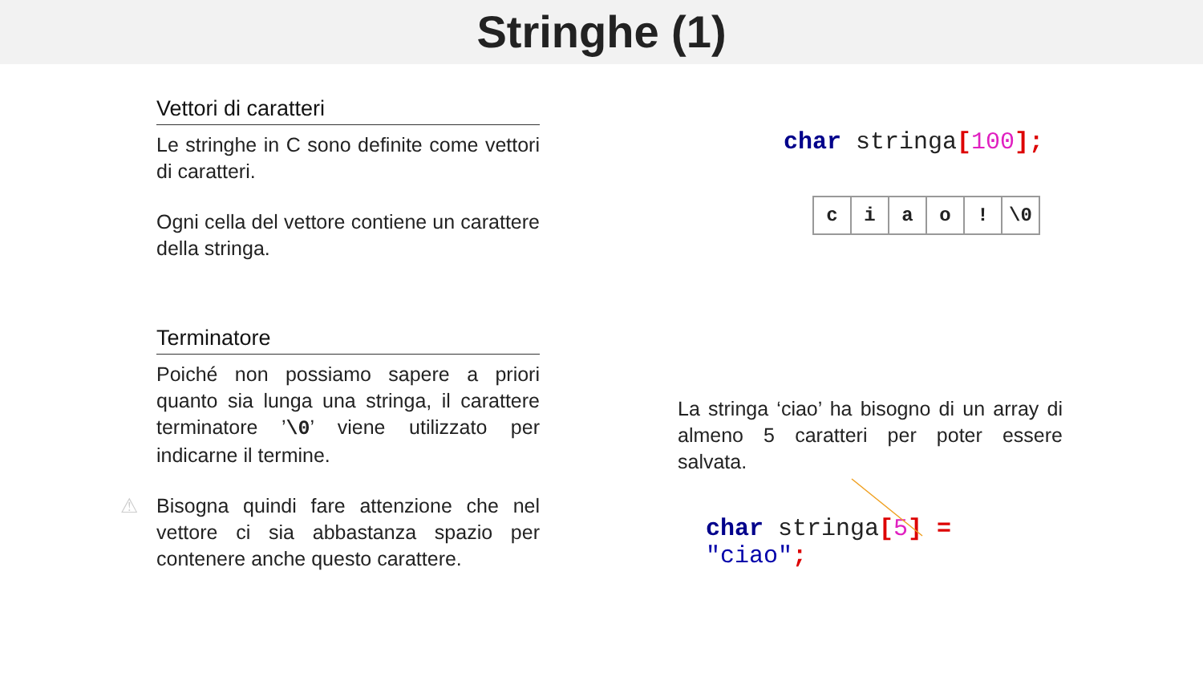Stringhe (1)
Vettori di caratteri
Le stringhe in C sono definite come vettori di caratteri.
Ogni cella del vettore contiene un carattere della stringa.
Terminatore
Poiché non possiamo sapere a priori quanto sia lunga una stringa, il carattere terminatore ’\0’ viene utilizzato per indicarne il termine.
⚠ Bisogna quindi fare attenzione che nel vettore ci sia abbastanza spazio per contenere anche questo carattere.
char stringa[100];
| c | i | a | o | ! | \0 |
La stringa ‘ciao’ ha bisogno di un array di almeno 5 caratteri per poter essere salvata.
char stringa[5] = "ciao";